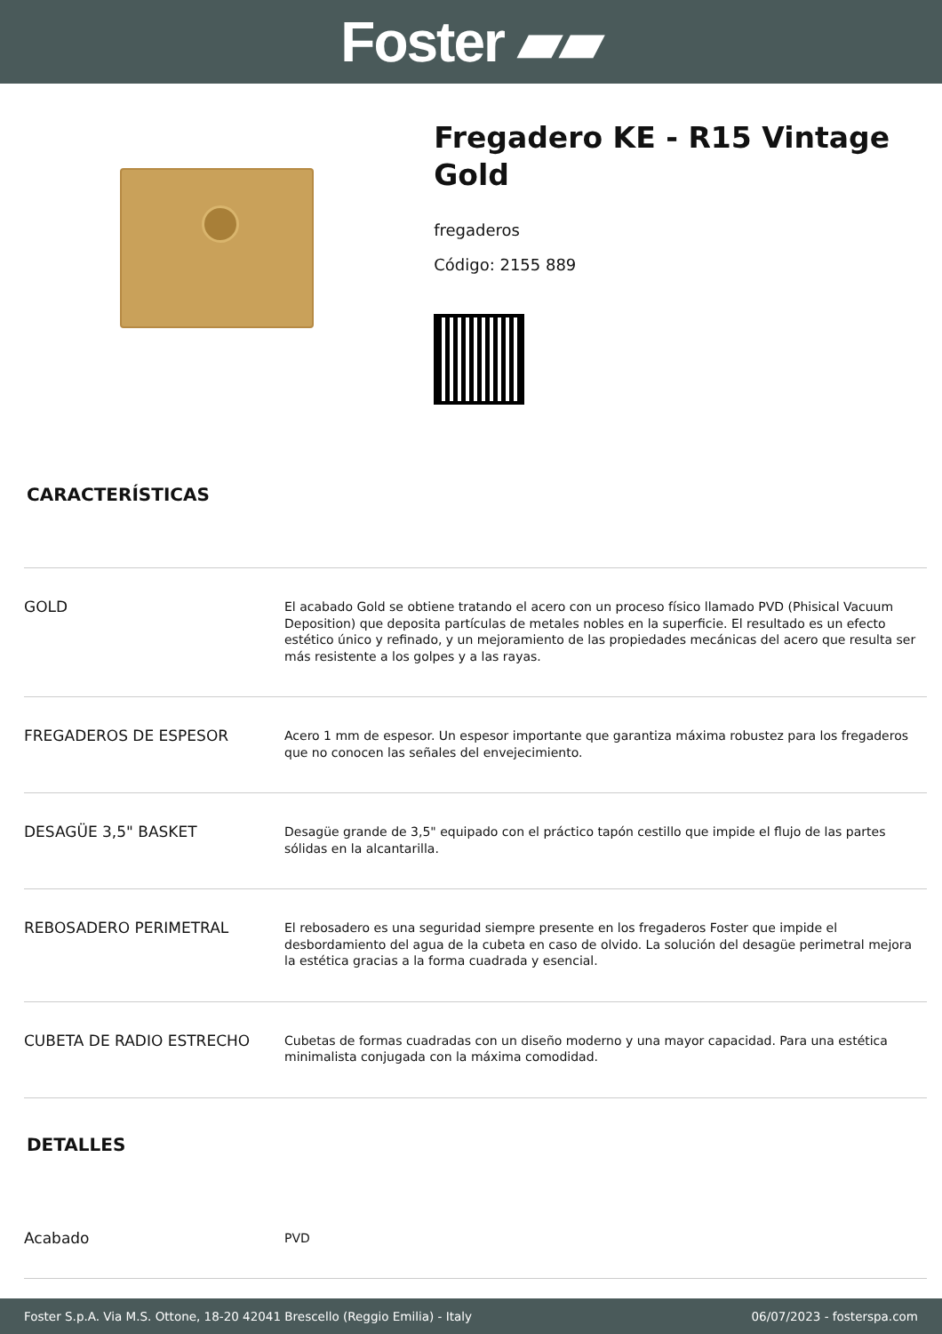Foster ▰▰
Fregadero KE - R15 Vintage Gold
fregaderos
Código: 2155 889
CARACTERÍSTICAS
| GOLD | El acabado Gold se obtiene tratando el acero con un proceso físico llamado PVD (Phisical Vacuum Deposition) que deposita partículas de metales nobles en la superficie. El resultado es un efecto estético único y refinado, y un mejoramiento de las propiedades mecánicas del acero que resulta ser más resistente a los golpes y a las rayas. |
| FREGADEROS DE ESPESOR | Acero 1 mm de espesor. Un espesor importante que garantiza máxima robustez para los fregaderos que no conocen las señales del envejecimiento. |
| DESAGÜE 3,5" BASKET | Desagüe grande de 3,5" equipado con el práctico tapón cestillo que impide el flujo de las partes sólidas en la alcantarilla. |
| REBOSADERO PERIMETRAL | El rebosadero es una seguridad siempre presente en los fregaderos Foster que impide el desbordamiento del agua de la cubeta en caso de olvido. La solución del desagüe perimetral mejora la estética gracias a la forma cuadrada y esencial. |
| CUBETA DE RADIO ESTRECHO | Cubetas de formas cuadradas con un diseño moderno y una mayor capacidad. Para una estética minimalista conjugada con la máxima comodidad. |
DETALLES
| Acabado | PVD |
Foster S.p.A. Via M.S. Ottone, 18-20 42041 Brescello (Reggio Emilia) - Italy 06/07/2023 - fosterspa.com